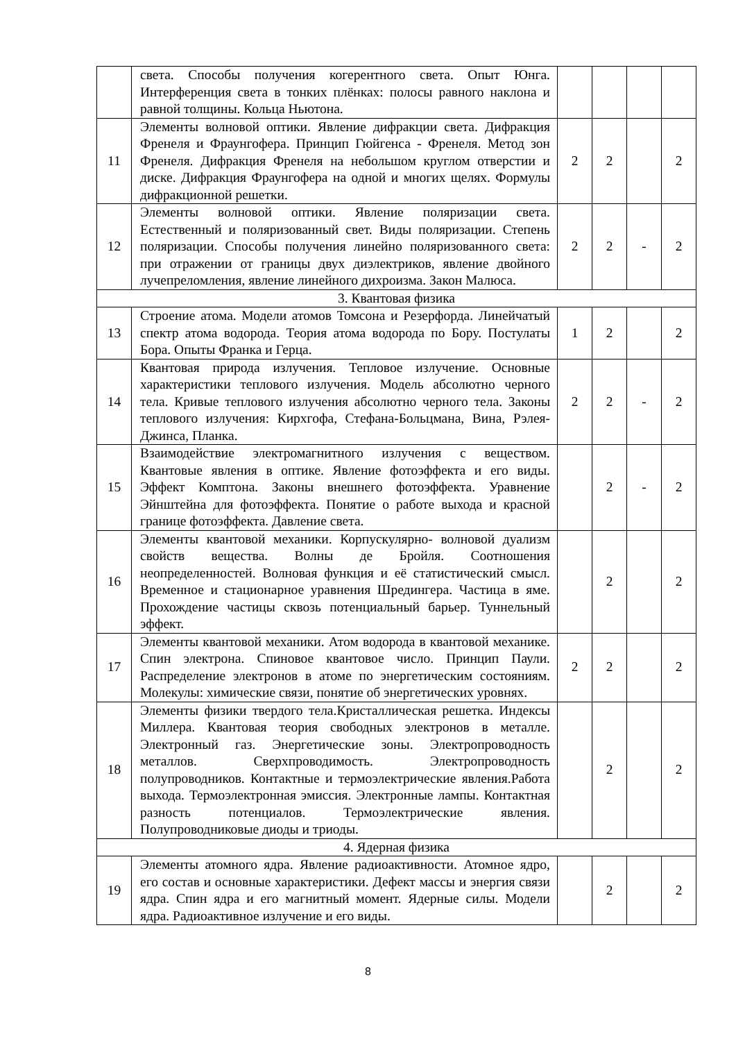| | света. Способы получения когерентного света. Опыт Юнга. Интерференция света в тонких плёнках: полосы равного наклона и равной толщины. Кольца Ньютона. | | | | |
| 11 | Элементы волновой оптики. Явление дифракции света. Дифракция Френеля и Фраунгофера. Принцип Гюйгенса - Френеля. Метод зон Френеля. Дифракция Френеля на небольшом круглом отверстии и диске. Дифракция Фраунгофера на одной и многих щелях. Формулы дифракционной решетки. | 2 | 2 | | 2 |
| 12 | Элементы волновой оптики. Явление поляризации света. Естественный и поляризованный свет. Виды поляризации. Степень поляризации. Способы получения линейно поляризованного света: при отражении от границы двух диэлектриков, явление двойного лучепреломления, явление линейного дихроизма. Закон Малюса. | 2 | 2 | - | 2 |
| 3. Квантовая физика | | | | | |
| 13 | Строение атома. Модели атомов Томсона и Резерфорда. Линейчатый спектр атома водорода. Теория атома водорода по Бору. Постулаты Бора. Опыты Франка и Герца. | 1 | 2 | | 2 |
| 14 | Квантовая природа излучения. Тепловое излучение. Основные характеристики теплового излучения. Модель абсолютно черного тела. Кривые теплового излучения абсолютно черного тела. Законы теплового излучения: Кирхгофа, Стефана-Больцмана, Вина, Рэлея-Джинса, Планка. | 2 | 2 | - | 2 |
| 15 | Взаимодействие электромагнитного излучения с веществом. Квантовые явления в оптике. Явление фотоэффекта и его виды. Эффект Комптона. Законы внешнего фотоэффекта. Уравнение Эйнштейна для фотоэффекта. Понятие о работе выхода и красной границе фотоэффекта. Давление света. | | 2 | - | 2 |
| 16 | Элементы квантовой механики. Корпускулярно- волновой дуализм свойств вещества. Волны де Бройля. Соотношения неопределенностей. Волновая функция и её статистический смысл. Временное и стационарное уравнения Шредингера. Частица в яме. Прохождение частицы сквозь потенциальный барьер. Туннельный эффект. | | 2 | | 2 |
| 17 | Элементы квантовой механики. Атом водорода в квантовой механике. Спин электрона. Спиновое квантовое число. Принцип Паули. Распределение электронов в атоме по энергетическим состояниям. Молекулы: химические связи, понятие об энергетических уровнях. | 2 | 2 | | 2 |
| 18 | Элементы физики твердого тела.Кристаллическая решетка. Индексы Миллера. Квантовая теория свободных электронов в металле. Электронный газ. Энергетические зоны. Электропроводность металлов. Сверхпроводимость. Электропроводность полупроводников. Контактные и термоэлектрические явления.Работа выхода. Термоэлектронная эмиссия. Электронные лампы. Контактная разность потенциалов. Термоэлектрические явления. Полупроводниковые диоды и триоды. | | 2 | | 2 |
| 4. Ядерная физика | | | | | |
| 19 | Элементы атомного ядра. Явление радиоактивности. Атомное ядро, его состав и основные характеристики. Дефект массы и энергия связи ядра. Спин ядра и его магнитный момент. Ядерные силы. Модели ядра. Радиоактивное излучение и его виды. | | 2 | | 2 |
8